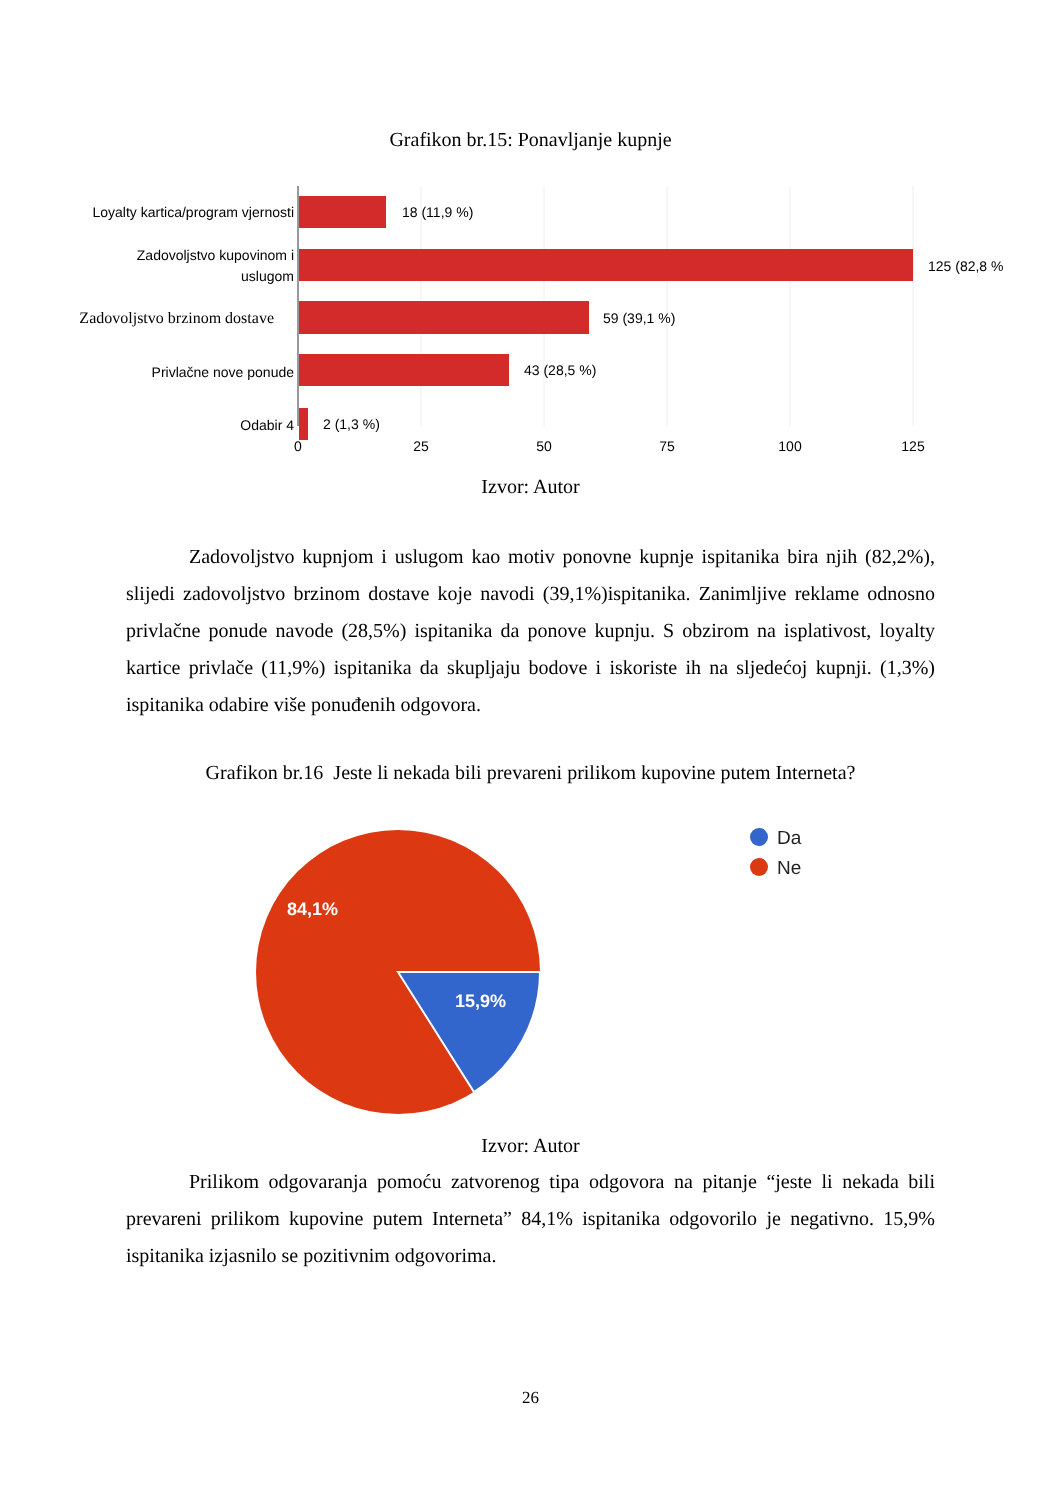Grafikon br.15: Ponavljanje kupnje
Loyalty kartica/program vjernosti
Zadovoljstvo kupovinom i
uslugom
Zadovoljstvo brzinom dostave
Privlačne nove ponude
Odabir 4
18 (11,9 %)
125 (82,8 %
59 (39,1 %)
43 (28,5 %)
2 (1,3 %)
0
25
50
75
100
125
Izvor: Autor
Zadovoljstvo kupnjom i uslugom kao motiv ponovne kupnje ispitanika bira njih (82,2%), slijedi zadovoljstvo brzinom dostave koje navodi (39,1%)ispitanika. Zanimljive reklame odnosno privlačne ponude navode (28,5%) ispitanika da ponove kupnju. S obzirom na isplativost, loyalty kartice privlače (11,9%) ispitanika da skupljaju bodove i iskoriste ih na sljedećoj kupnji. (1,3%) ispitanika odabire više ponuđenih odgovora.
Grafikon br.16 Jeste li nekada bili prevareni prilikom kupovine putem Interneta?
84,1%
15,9%
Da
Ne
Izvor: Autor
Prilikom odgovaranja pomoću zatvorenog tipa odgovora na pitanje “jeste li nekada bili prevareni prilikom kupovine putem Interneta” 84,1% ispitanika odgovorilo je negativno. 15,9% ispitanika izjasnilo se pozitivnim odgovorima.
26